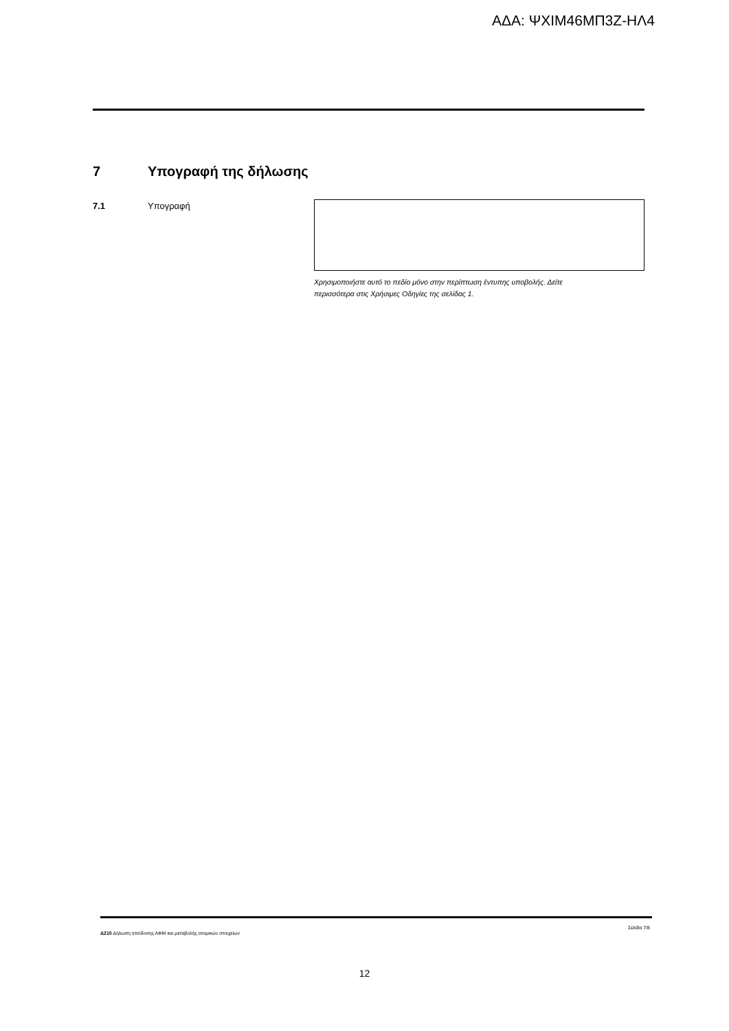ΑΔΑ: ΨΧΙΜ46ΜΠ3Ζ-ΗΛ4
7 Υπογραφή της δήλωσης
7.1 Υπογραφή
Χρησιμοποιήστε αυτό το πεδίο μόνο στην περίπτωση έντυπης υποβολής. Δείτε περισσότερα στις Χρήσιμες Οδηγίες της σελίδας 1.
Δ210 Δήλωση απόδοσης ΑΦΜ και μεταβολής ατομικών στοιχείων
Σελίδα 7/8
12